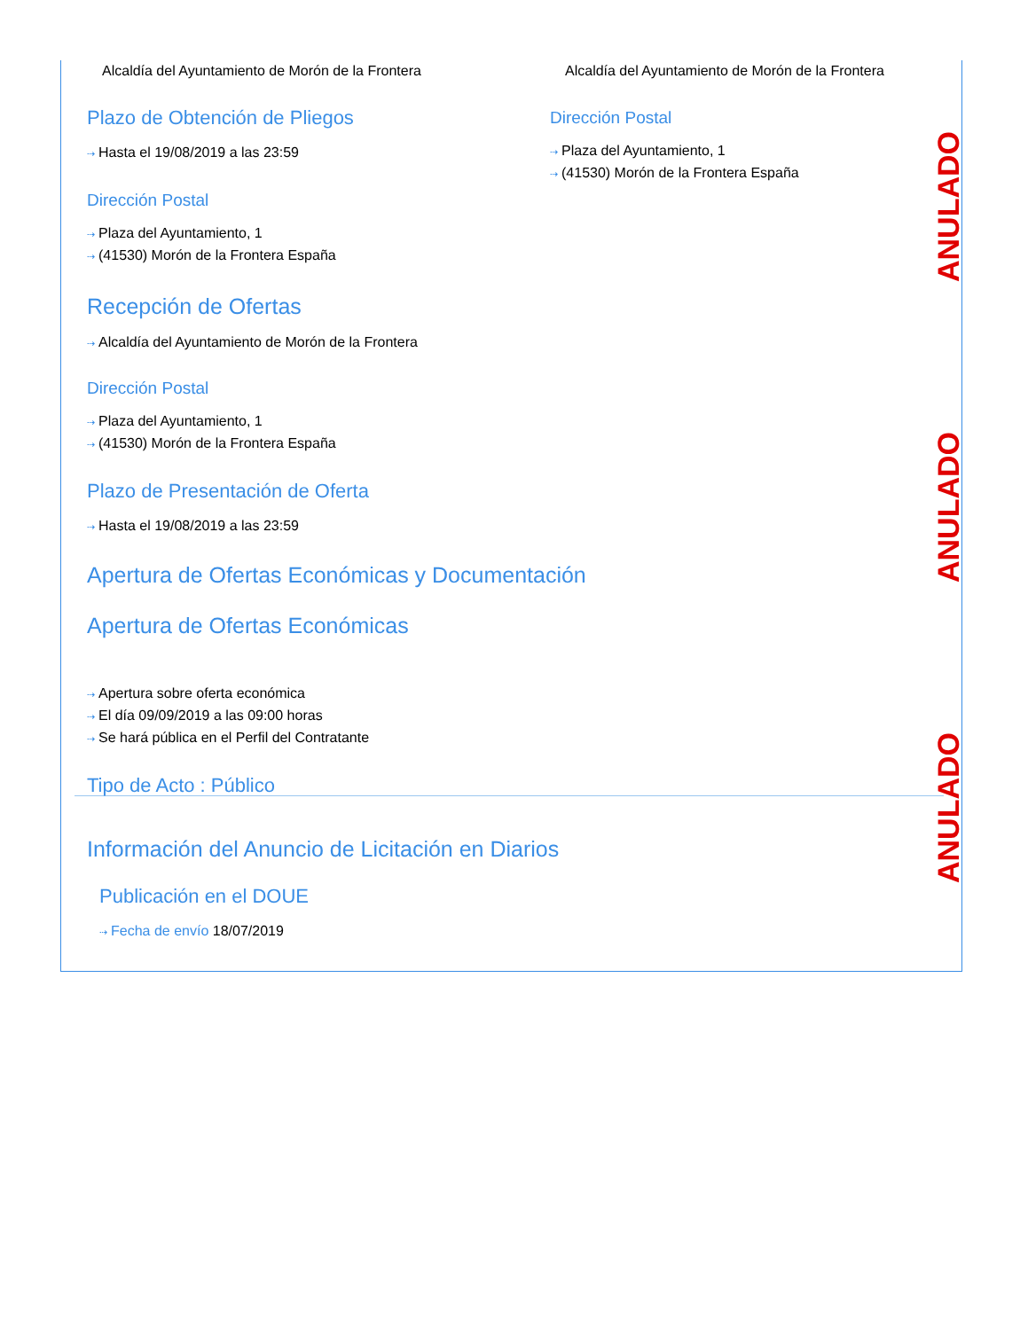ANULADO
ANULADO
ANULADO
Alcaldía del Ayuntamiento de Morón de la Frontera
Plazo de Obtención de Pliegos
⇢ Hasta el 19/08/2019 a las 23:59
Dirección Postal
⇢ Plaza del Ayuntamiento, 1
⇢ (41530) Morón de la Frontera España
Alcaldía del Ayuntamiento de Morón de la Frontera
Dirección Postal
⇢ Plaza del Ayuntamiento, 1
⇢ (41530) Morón de la Frontera España
Recepción de Ofertas
⇢ Alcaldía del Ayuntamiento de Morón de la Frontera
Dirección Postal
⇢ Plaza del Ayuntamiento, 1
⇢ (41530) Morón de la Frontera España
Plazo de Presentación de Oferta
⇢ Hasta el 19/08/2019 a las 23:59
Apertura de Ofertas Económicas y Documentación
Apertura de Ofertas Económicas
⇢ Apertura sobre oferta económica
⇢ El día 09/09/2019 a las 09:00 horas
⇢ Se hará pública en el Perfil del Contratante
Tipo de Acto : Público
Información del Anuncio de Licitación en Diarios
Publicación en el DOUE
⇢ Fecha de envío 18/07/2019